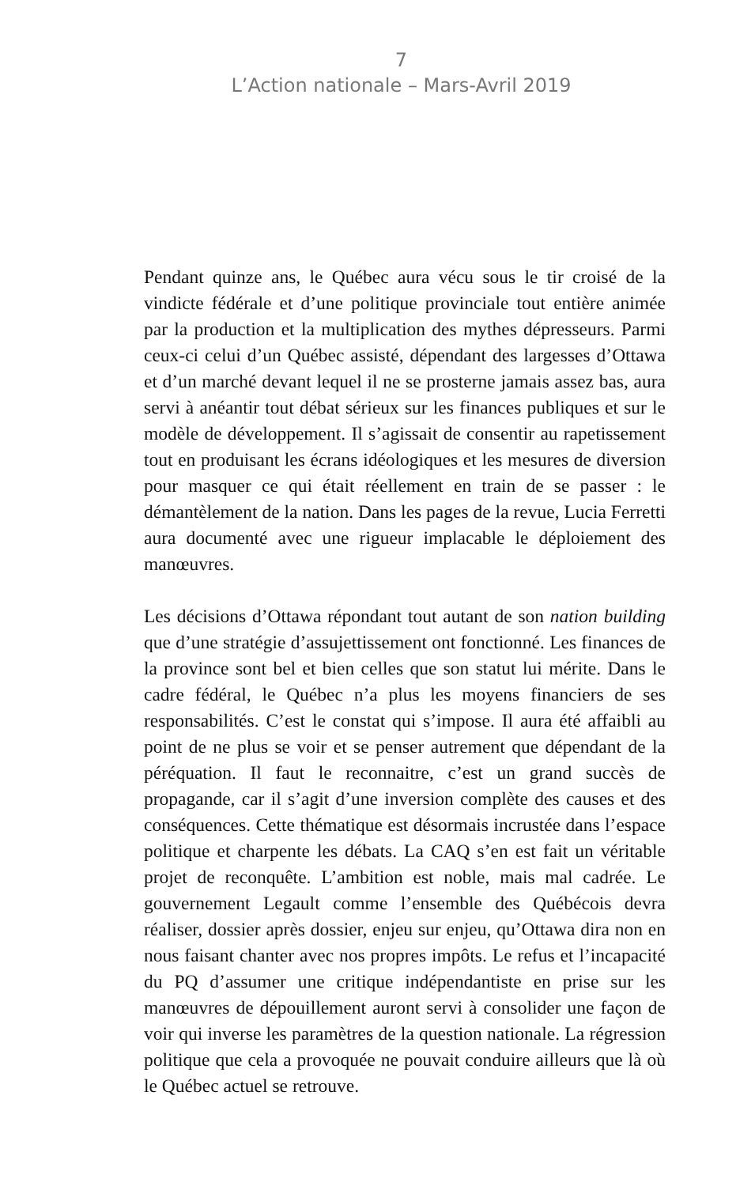7
L’Action nationale – Mars-Avril 2019
Pendant quinze ans, le Québec aura vécu sous le tir croisé de la vindicte fédérale et d’une politique provinciale tout entière animée par la production et la multiplication des mythes dépresseurs. Parmi ceux-ci celui d’un Québec assisté, dépendant des largesses d’Ottawa et d’un marché devant lequel il ne se prosterne jamais assez bas, aura servi à anéantir tout débat sérieux sur les finances publiques et sur le modèle de développement. Il s’agissait de consentir au rapetissement tout en produisant les écrans idéologiques et les mesures de diversion pour masquer ce qui était réellement en train de se passer : le démantèlement de la nation. Dans les pages de la revue, Lucia Ferretti aura documenté avec une rigueur implacable le déploiement des manœuvres.
Les décisions d’Ottawa répondant tout autant de son nation building que d’une stratégie d’assujettissement ont fonctionné. Les finances de la province sont bel et bien celles que son statut lui mérite. Dans le cadre fédéral, le Québec n’a plus les moyens financiers de ses responsabilités. C’est le constat qui s’impose. Il aura été affaibli au point de ne plus se voir et se penser autrement que dépendant de la péréquation. Il faut le reconnaitre, c’est un grand succès de propagande, car il s’agit d’une inversion complète des causes et des conséquences. Cette thématique est désormais incrustée dans l’espace politique et charpente les débats. La CAQ s’en est fait un véritable projet de reconquête. L’ambition est noble, mais mal cadrée. Le gouvernement Legault comme l’ensemble des Québécois devra réaliser, dossier après dossier, enjeu sur enjeu, qu’Ottawa dira non en nous faisant chanter avec nos propres impôts. Le refus et l’incapacité du PQ d’assumer une critique indépendantiste en prise sur les manœuvres de dépouillement auront servi à consolider une façon de voir qui inverse les paramètres de la question nationale. La régression politique que cela a provoquée ne pouvait conduire ailleurs que là où le Québec actuel se retrouve.